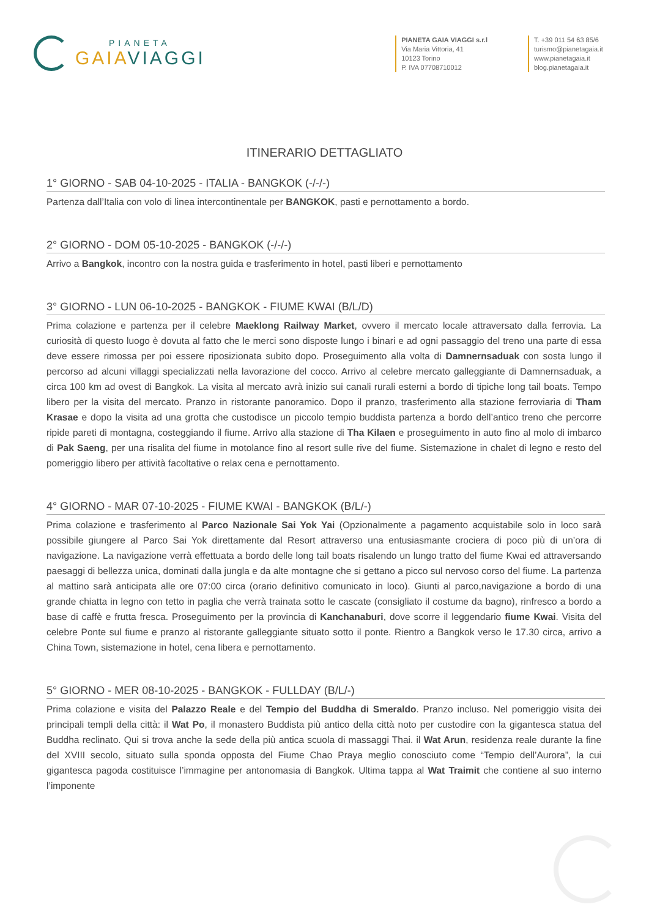PIANETA
GAIA VIAGGI
PIANETA GAIA VIAGGI s.r.l
Via Maria Vittoria, 41
10123 Torino
P. IVA 07708710012
T. +39 011 54 63 85/6
turismo@pianetagaia.it
www.pianetagaia.it
blog.pianetagaia.it
ITINERARIO DETTAGLIATO
1° GIORNO - SAB 04-10-2025 - ITALIA - BANGKOK (-/-/-)
Partenza dall’Italia con volo di linea intercontinentale per BANGKOK, pasti e pernottamento a bordo.
2° GIORNO - DOM 05-10-2025 - BANGKOK (-/-/-)
Arrivo a Bangkok, incontro con la nostra guida e trasferimento in hotel, pasti liberi e pernottamento
3° GIORNO - LUN 06-10-2025 - BANGKOK - FIUME KWAI (B/L/D)
Prima colazione e partenza per il celebre Maeklong Railway Market, ovvero il mercato locale attraversato dalla ferrovia. La curiosità di questo luogo è dovuta al fatto che le merci sono disposte lungo i binari e ad ogni passaggio del treno una parte di essa deve essere rimossa per poi essere riposizionata subito dopo. Proseguimento alla volta di Damnernsaduak con sosta lungo il percorso ad alcuni villaggi specializzati nella lavorazione del cocco. Arrivo al celebre mercato galleggiante di Damnernsaduak, a circa 100 km ad ovest di Bangkok. La visita al mercato avrà inizio sui canali rurali esterni a bordo di tipiche long tail boats. Tempo libero per la visita del mercato. Pranzo in ristorante panoramico. Dopo il pranzo, trasferimento alla stazione ferroviaria di Tham Krasae e dopo la visita ad una grotta che custodisce un piccolo tempio buddista partenza a bordo dell’antico treno che percorre ripide pareti di montagna, costeggiando il fiume. Arrivo alla stazione di Tha Kilaen e proseguimento in auto fino al molo di imbarco di Pak Saeng, per una risalita del fiume in motolance fino al resort sulle rive del fiume. Sistemazione in chalet di legno e resto del pomeriggio libero per attività facoltative o relax cena e pernottamento.
4° GIORNO - MAR 07-10-2025 - FIUME KWAI - BANGKOK (B/L/-)
Prima colazione e trasferimento al Parco Nazionale Sai Yok Yai (Opzionalmente a pagamento acquistabile solo in loco sarà possibile giungere al Parco Sai Yok direttamente dal Resort attraverso una entusiasmante crociera di poco più di un’ora di navigazione. La navigazione verrà effettuata a bordo delle long tail boats risalendo un lungo tratto del fiume Kwai ed attraversando paesaggi di bellezza unica, dominati dalla jungla e da alte montagne che si gettano a picco sul nervoso corso del fiume. La partenza al mattino sarà anticipata alle ore 07:00 circa (orario definitivo comunicato in loco). Giunti al parco,navigazione a bordo di una grande chiatta in legno con tetto in paglia che verrà trainata sotto le cascate (consigliato il costume da bagno), rinfresco a bordo a base di caffè e frutta fresca. Proseguimento per la provincia di Kanchanaburi, dove scorre il leggendario fiume Kwai. Visita del celebre Ponte sul fiume e pranzo al ristorante galleggiante situato sotto il ponte. Rientro a Bangkok verso le 17.30 circa, arrivo a China Town, sistemazione in hotel, cena libera e pernottamento.
5° GIORNO - MER 08-10-2025 - BANGKOK - FULLDAY (B/L/-)
Prima colazione e visita del Palazzo Reale e del Tempio del Buddha di Smeraldo. Pranzo incluso. Nel pomeriggio visita dei principali templi della città: il Wat Po, il monastero Buddista più antico della città noto per custodire con la gigantesca statua del Buddha reclinato. Qui si trova anche la sede della più antica scuola di massaggi Thai. il Wat Arun, residenza reale durante la fine del XVIII secolo, situato sulla sponda opposta del Fiume Chao Praya meglio conosciuto come “Tempio dell’Aurora”, la cui gigantesca pagoda costituisce l’immagine per antonomasia di Bangkok. Ultima tappa al Wat Traimit che contiene al suo interno l’imponente